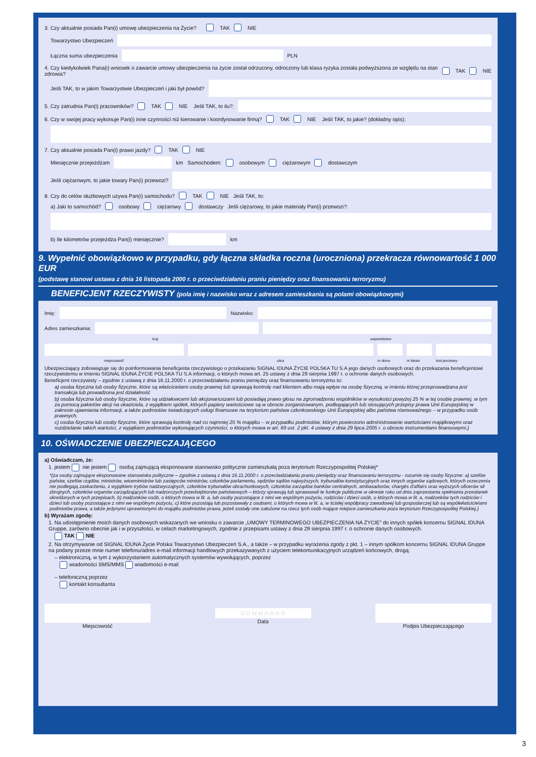3. Czy aktualnie posiada Pan(i) umowę ubezpieczenia na Życie? TAK NIE
Towarzystwo Ubezpieczeń
Łączna suma ubezpieczenia
PLN
4. Czy kiedykolwiek Pana(i) wniosek o zawarcie umowy ubezpieczenia na życie został odrzucony, odroczony lub klasa ryzyka została podwyższona ze względu na stan zdrowia? TAK NIE
Jeśli TAK, to w jakim Towarzystwie Ubezpieczeń i jaki był powód?
5. Czy zatrudnia Pan(i) pracowników? TAK NIE Jeśli TAK, to ilu?:
6. Czy w swojej pracy wykonuje Pan(i) inne czynności niż kierowanie i koordynowanie firmą? TAK NIE Jeśli TAK, to jakie? (dokładny opis):
7. Czy aktualnie posiada Pan(i) prawo jazdy? TAK NIE
Miesięcznie przejeżdżam
km Samochodem: osobowym ciężarowym dostawczym
Jeśli ciężarowym, to jakie towary Pan(i) przewozi?
8. Czy do celów służbowych używa Pan(i) samochodu? TAK NIE Jeśli TAK, to:
a) Jaki to samochód? osobowy ciężarowy dostawczy Jeśli ciężarowy, to jakie materiały Pan(i) przewozi?:
b) Ile kilometrów przejeżdża Pan(i) miesięcznie?
km
9. Wypełnić obowiązkowo w przypadku, gdy łączna składka roczna (uroczniona) przekracza równowartość 1 000 EUR
(podstawę stanowi ustawa z dnia 16 listopada 2000 r. o przeciwdziałaniu praniu pieniędzy oraz finansowaniu terroryzmu)
BENEFICJENT RZECZYWISTY (pola imię i nazwisko wraz z adresem zamieszkania są polami obowiązkowymi)
Imię:
Nazwisko:
Adres zamieszkania:
kraj województwo
miejscowość ulica nr domu nr lokalu kod pocztowy
Ubezpieczający zobowiązuje się do poinformowania beneficjenta rzeczywistego o przekazaniu SIGNAL IDUNA ŻYCIE POLSKA TU S.A jego danych osobowych oraz do przekazania beneficjentowi rzeczywistemu w imieniu SIGNAL IDUNA ŻYCIE POLSKA TU S.A informacji, o których mowa art. 25 ustawy z dnia 29 sierpnia 1997 r. o ochronie danych osobowych.
Beneficjent rzeczywisty – zgodnie z ustawą z dnia 16.11.2000 r. o przeciwdziałaniu praniu pieniędzy oraz finansowaniu terroryzmu to:
a) osoba fizyczna lub osoby fizyczne, które są właścicielami osoby prawnej lub sprawują kontrolę nad klientem albo mają wpływ na osobę fizyczną, w imieniu której przeprowadzana jest transakcja lub prowadzona jest działalność
b) osoba fizyczna lub osoby fizyczne, które są udziałowcami lub akcjonariuszami lub posiadają prawo głosu na zgromadzeniu wspólników w wysokości powyżej 25 % w tej osobie prawnej, w tym za pomocą pakietów akcji na okaziciela, z wyjątkiem spółek, których papiery wartościowe są w obrocie zorganizowanym, podlegających lub stosujących przepisy prawa Unii Europejskiej w zakresie ujawniania informacji, a także podmiotów świadczących usługi finansowe na terytorium państwa członkowskiego Unii Europejskiej albo państwa równoważnego – w przypadku osób prawnych,
c) osoba fizyczna lub osoby fizyczne, które sprawują kontrolę nad co najmniej 25 % majątku – w przypadku podmiotów, którym powierzono administrowanie wartościami majątkowymi oraz rozdzielanie takich wartości, z wyjątkiem podmiotów wykonujących czynności, o których mowa w art. 69 ust. 2 pkt. 4 ustawy z dnia 29 lipca 2005 r. o obrocie instrumentami finansowymi.)
10. OŚWIADCZENIE UBEZPIECZAJĄCEGO
a) Oświadczam, że:
1. jestem nie jestem osobą zajmującą eksponowane stanowisko polityczne zamieszkałą poza terytorium Rzeczypospolitej Polskiej*
*(za osoby zajmujące eksponowane stanowiska polityczne – zgodnie z ustawą z dnia 16.11.2000 r. o przeciwdziałaniu praniu pieniędzy oraz finansowaniu terroryzmu - rozumie się osoby fizyczne: a) szefów państw, szefów rządów, ministrów, wiceministrów lub zastępców ministrów, członków parlamentu, sędziów sądów najwyższych, trybunałów konstytucyjnych oraz innych organów sądowych, których orzeczenia nie podlegają zaskarżeniu, z wyjątkiem trybów nadzwyczajnych, członków trybunałów obrachunkowych, członków zarządów banków centralnych, ambasadorów, chargés d'affairs oraz wyższych oficerów sił zbrojnych, członków organów zarządzających lub nadzorczych przedsiębiorstw państwowych – którzy sprawują lub sprawowali te funkcje publiczne w okresie roku od dnia zaprzestania spełniania przesłanek określonych w tych przepisach, b) małżonków osób, o których mowa w lit. a, lub osoby pozostające z nimi we wspólnym pożyciu, rodziców i dzieci osób, o których mowa w lit. a, małżonków tych rodziców i dzieci lub osoby pozostające z nimi we wspólnym pożyciu, c) które pozostają lub pozostawały z osobami, o których mowa w lit. a, w ścisłej współpracy zawodowej lub gospodarczej lub są współwłaścicielami podmiotów prawa, a także jedynymi uprawnionymi do majątku podmiotów prawa, jeżeli zostały one założone na rzecz tych osób mające miejsce zamieszkania poza terytorium Rzeczypospolitej Polskiej.)
b) Wyrażam zgodę:
1. Na udostępnienie moich danych osobowych wskazanych we wniosku o zawarcie „UMOWY TERMINOWEGO UBEZPIECZENIA NA ŻYCIE” do innych spółek koncernu SIGNAL IDUNA Gruppe, zarówno obecnie jak i w przyszłości, w celach marketingowych, zgodnie z przepisami ustawy z dnia 29 sierpnia 1997 r. o ochronie danych osobowych.
TAK NIE
2. Na otrzymywanie od SIGNAL IDUNA Życie Polska Towarzystwo Ubezpieczeń S.A., a także – w przypadku wyrażenia zgody z pkt. 1 – innym spółkom koncernu SIGNAL IDUNA Gruppe na podany przeze mnie numer telefonu/adres e-mail informacji handlowych przekazywanych z użyciem telekomunikacyjnych urządzeń końcowych, drogą:
– elektroniczną, w tym z wykorzystaniem automatycznych systemów wywołujących, poprzez
wiadomości SMS/MMS wiadomości e-mail
– telefoniczną poprzez
kontakt konsultanta
Miejscowość
D D M M R R R R
Data
Podpis Ubezpieczającego
3